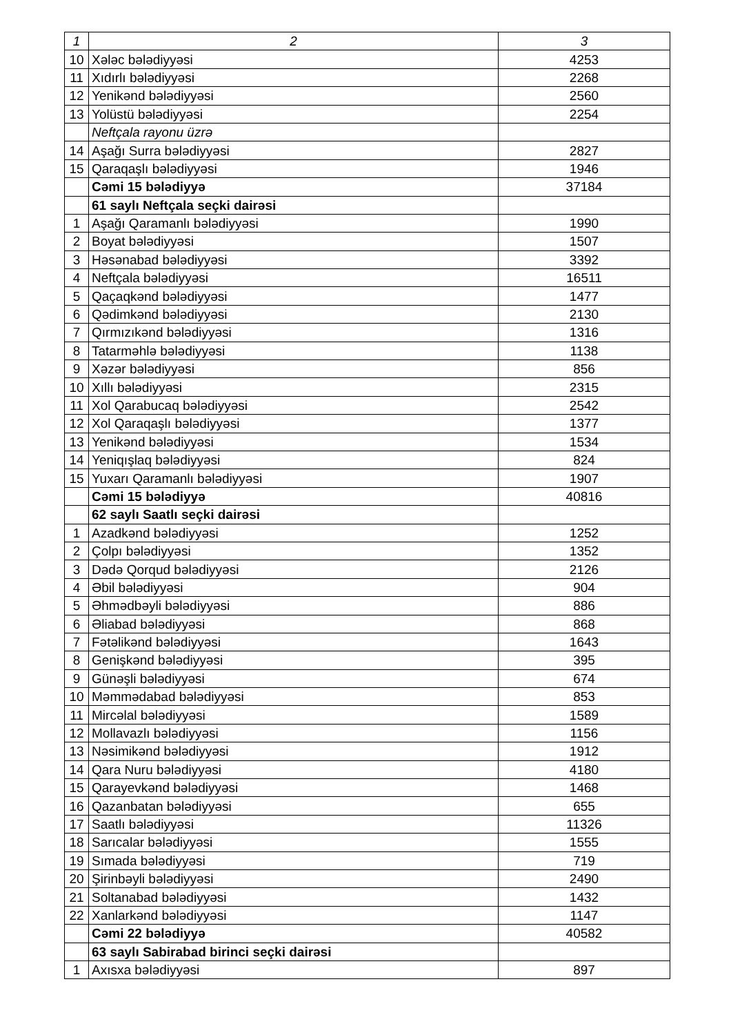| 1 | 2 | 3 |
| 10 | Xələc bələdiyyəsi | 4253 |
| 11 | Xıdırlı bələdiyyəsi | 2268 |
| 12 | Yenikənd bələdiyyəsi | 2560 |
| 13 | Yolüstü bələdiyyəsi | 2254 |
| | Neftçala rayonu üzrə | |
| 14 | Aşağı Surra bələdiyyəsi | 2827 |
| 15 | Qaraqaşlı bələdiyyəsi | 1946 |
| | Cəmi 15 bələdiyyə | 37184 |
| | 61 saylı Neftçala seçki dairəsi | |
| 1 | Aşağı Qaramanlı bələdiyyəsi | 1990 |
| 2 | Boyat bələdiyyəsi | 1507 |
| 3 | Həsənabad bələdiyyəsi | 3392 |
| 4 | Neftçala bələdiyyəsi | 16511 |
| 5 | Qaçaqkənd bələdiyyəsi | 1477 |
| 6 | Qədimkənd bələdiyyəsi | 2130 |
| 7 | Qırmızıkənd bələdiyyəsi | 1316 |
| 8 | Tatarməhlə bələdiyyəsi | 1138 |
| 9 | Xəzər bələdiyyəsi | 856 |
| 10 | Xıllı bələdiyyəsi | 2315 |
| 11 | Xol Qarabucaq bələdiyyəsi | 2542 |
| 12 | Xol Qaraqaşlı bələdiyyəsi | 1377 |
| 13 | Yenikənd bələdiyyəsi | 1534 |
| 14 | Yeniqışlaq bələdiyyəsi | 824 |
| 15 | Yuxarı Qaramanlı bələdiyyəsi | 1907 |
| | Cəmi 15 bələdiyyə | 40816 |
| | 62 saylı Saatlı seçki dairəsi | |
| 1 | Azadkənd bələdiyyəsi | 1252 |
| 2 | Çolpı bələdiyyəsi | 1352 |
| 3 | Dədə Qorqud bələdiyyəsi | 2126 |
| 4 | Əbil bələdiyyəsi | 904 |
| 5 | Əhmədbəyli bələdiyyəsi | 886 |
| 6 | Əliabad bələdiyyəsi | 868 |
| 7 | Fətəlikənd bələdiyyəsi | 1643 |
| 8 | Genişkənd bələdiyyəsi | 395 |
| 9 | Günəşli bələdiyyəsi | 674 |
| 10 | Məmmədabad bələdiyyəsi | 853 |
| 11 | Mircəlal bələdiyyəsi | 1589 |
| 12 | Mollavazlı bələdiyyəsi | 1156 |
| 13 | Nəsimikənd bələdiyyəsi | 1912 |
| 14 | Qara Nuru bələdiyyəsi | 4180 |
| 15 | Qarayevkənd bələdiyyəsi | 1468 |
| 16 | Qazanbatan bələdiyyəsi | 655 |
| 17 | Saatlı bələdiyyəsi | 11326 |
| 18 | Sarıcalar bələdiyyəsi | 1555 |
| 19 | Sımada bələdiyyəsi | 719 |
| 20 | Şirinbəyli bələdiyyəsi | 2490 |
| 21 | Soltanabad bələdiyyəsi | 1432 |
| 22 | Xanlarkənd bələdiyyəsi | 1147 |
| | Cəmi 22 bələdiyyə | 40582 |
| | 63 saylı Sabirabad birinci seçki dairəsi | |
| 1 | Axısxa bələdiyyəsi | 897 |